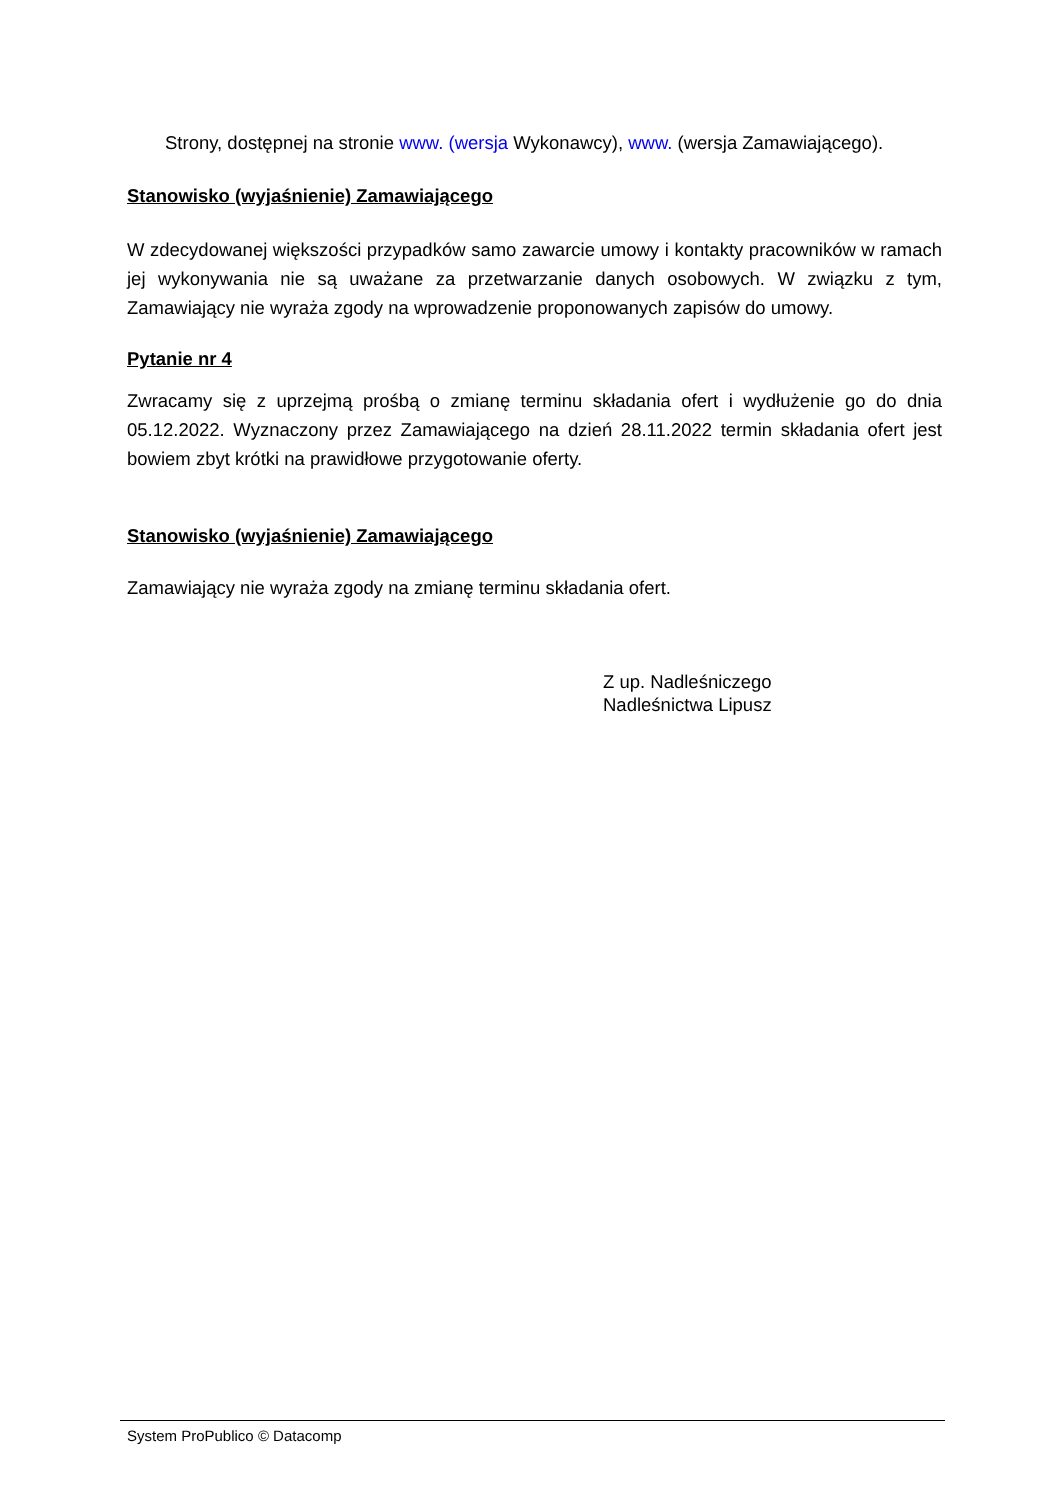Strony, dostępnej na stronie www. (wersja Wykonawcy), www. (wersja Zamawiającego).
Stanowisko (wyjaśnienie) Zamawiającego
W zdecydowanej większości przypadków samo zawarcie umowy i kontakty pracowników w ramach jej wykonywania nie są uważane za przetwarzanie danych osobowych. W związku z tym, Zamawiający nie wyraża zgody na wprowadzenie proponowanych zapisów do umowy.
Pytanie nr 4
Zwracamy się z uprzejmą prośbą o zmianę terminu składania ofert i wydłużenie go do dnia 05.12.2022. Wyznaczony przez Zamawiającego na dzień 28.11.2022 termin składania ofert jest bowiem zbyt krótki na prawidłowe przygotowanie oferty.
Stanowisko (wyjaśnienie) Zamawiającego
Zamawiający nie wyraża zgody na zmianę terminu składania ofert.
Z up. Nadleśniczego
Nadleśnictwa Lipusz
System ProPublico © Datacomp